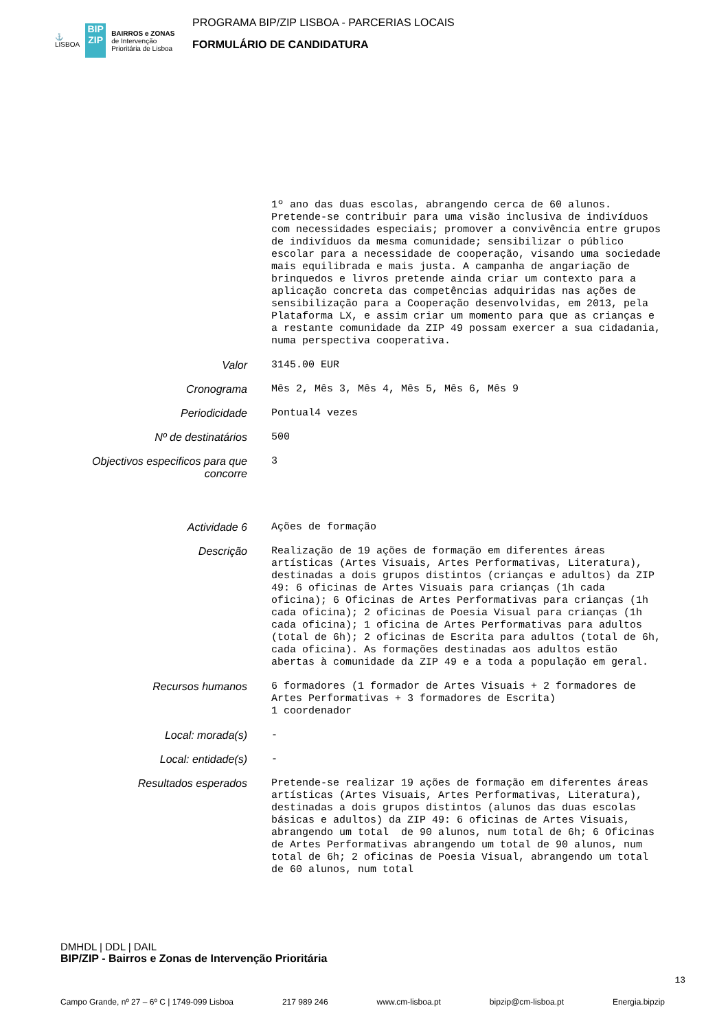⚓
LISBOA
BIP
ZIP
BAIRROS e ZONAS
de Intervenção
Prioritária de Lisboa
PROGRAMA BIP/ZIP LISBOA - PARCERIAS LOCAIS
FORMULÁRIO DE CANDIDATURA
| | 1º ano das duas escolas, abrangendo cerca de 60 alunos. Pretende-se contribuir para uma visão inclusiva de indivíduos com necessidades especiais; promover a convivência entre grupos de indivíduos da mesma comunidade; sensibilizar o público escolar para a necessidade de cooperação, visando uma sociedade mais equilibrada e mais justa. A campanha de angariação de brinquedos e livros pretende ainda criar um contexto para a aplicação concreta das competências adquiridas nas ações de sensibilização para a Cooperação desenvolvidas, em 2013, pela Plataforma LX, e assim criar um momento para que as crianças e a restante comunidade da ZIP 49 possam exercer a sua cidadania, numa perspectiva cooperativa. |
| Valor | 3145.00 EUR |
| Cronograma | Mês 2, Mês 3, Mês 4, Mês 5, Mês 6, Mês 9 |
| Periodicidade | Pontual4 vezes |
| Nº de destinatários | 500 |
| Objectivos especificos para que concorre | 3 |
| Actividade 6 | Ações de formação |
| Descrição | Realização de 19 ações de formação em diferentes áreas artísticas (Artes Visuais, Artes Performativas, Literatura), destinadas a dois grupos distintos (crianças e adultos) da ZIP 49: 6 oficinas de Artes Visuais para crianças (1h cada oficina); 6 Oficinas de Artes Performativas para crianças (1h cada oficina); 2 oficinas de Poesia Visual para crianças (1h cada oficina); 1 oficina de Artes Performativas para adultos (total de 6h); 2 oficinas de Escrita para adultos (total de 6h, cada oficina). As formações destinadas aos adultos estão abertas à comunidade da ZIP 49 e a toda a população em geral. |
| Recursos humanos | 6 formadores (1 formador de Artes Visuais + 2 formadores de Artes Performativas + 3 formadores de Escrita) 1 coordenador |
| Local: morada(s) | - |
| Local: entidade(s) | - |
| Resultados esperados | Pretende-se realizar 19 ações de formação em diferentes áreas artísticas (Artes Visuais, Artes Performativas, Literatura), destinadas a dois grupos distintos (alunos das duas escolas básicas e adultos) da ZIP 49: 6 oficinas de Artes Visuais, abrangendo um total de 90 alunos, num total de 6h; 6 Oficinas de Artes Performativas abrangendo um total de 90 alunos, num total de 6h; 2 oficinas de Poesia Visual, abrangendo um total de 60 alunos, num total |
DMHDL | DDL | DAIL
BIP/ZIP - Bairros e Zonas de Intervenção Prioritária
13
Campo Grande, nº 27 – 6º C | 1749-099 Lisboa 217 989 246 www.cm-lisboa.pt bipzip@cm-lisboa.pt Energia.bipzip